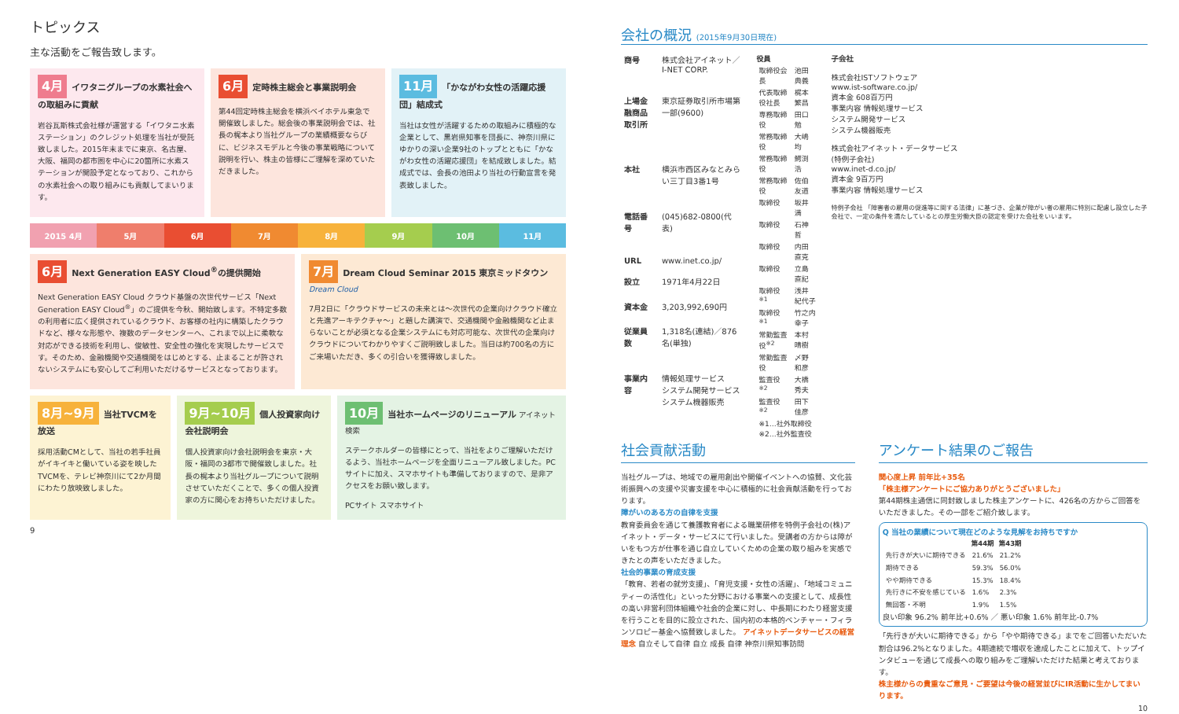トピックス
主な活動をご報告致します。
4月 イワタニグループの水素社会への取組みに貢献
岩谷瓦斯株式会社様が運営する「イワタニ水素ステーション」のクレジット処理を当社が受託致しました。2015年末までに東京、名古屋、大阪、福岡の都市圏を中心に20箇所に水素ステーションが開設予定となっており、これからの水素社会への取り組みにも貢献してまいります。
6月 定時株主総会と事業説明会
第44回定時株主総会を横浜ベイホテル東急で開催致しました。総会後の事業説明会では、社長の梶本より当社グループの業績概要ならびに、ビジネスモデルと今後の事業戦略について説明を行い、株主の皆様にご理解を深めていただきました。
11月 「かながわ女性の活躍応援団」結成式
当社は女性が活躍するための取組みに積極的な企業として、黒岩県知事を団長に、神奈川県にゆかりの深い企業9社のトップとともに「かながわ女性の活躍応援団」を結成致しました。結成式では、会長の池田より当社の行動宣言を発表致しました。
2015 4月 5月 6月 7月 8月 9月 10月 11月
6月 Next Generation EASY Cloud<sup>®</sup>の提供開始
Next Generation EASY Cloud クラウド基盤の次世代サービス「Next Generation EASY Cloud<sup>®</sup>」のご提供を今秋、開始致します。不特定多数の利用者に広く提供されているクラウド、お客様の社内に構築したクラウドなど、様々な形態や、複数のデータセンターへ、これまで以上に柔軟な対応ができる技術を利用し、俊敏性、安全性の強化を実現したサービスです。そのため、金融機関や交通機関をはじめとする、止まることが許されないシステムにも安心してご利用いただけるサービスとなっております。
7月 Dream Cloud Seminar 2015 東京ミッドタウン Dream Cloud
7月2日に「クラウドサービスの未来とは〜次世代の企業向けクラウド確立と先進アーキテクチャ〜」と題した講演で、交通機関や金融機関など止まらないことが必須となる企業システムにも対応可能な、次世代の企業向けクラウドについてわかりやすくご説明致しました。当日は約700名の方にご来場いただき、多くの引合いを獲得致しました。
8月~9月 当社TVCMを放送
採用活動CMとして、当社の若手社員がイキイキと働いている姿を映したTVCMを、テレビ神奈川にて2か月間にわたり放映致しました。
9月~10月 個人投資家向け会社説明会
個人投資家向け会社説明会を東京・大阪・福岡の3都市で開催致しました。社長の梶本より当社グループについて説明させていただくことで、多くの個人投資家の方に関心をお持ちいただけました。
10月 当社ホームページのリニューアル アイネット 検索
ステークホルダーの皆様にとって、当社をよりご理解いただけるよう、当社ホームページを全面リニューアル致しました。PCサイトに加え、スマホサイトも準備しておりますので、是非アクセスをお願い致します。
PCサイト スマホサイト
9
会社の概況 (2015年9月30日現在)
| 商号 | 株式会社アイネット／I-NET CORP. |
| 上場金融商品取引所 | 東京証券取引所市場第一部(9600) |
| 本社 | 横浜市西区みなとみらい三丁目3番1号 |
| 電話番号 | (045)682-0800(代表) |
| URL | www.inet.co.jp/ |
| 設立 | 1971年4月22日 |
| 資本金 | 3,203,992,690円 |
| 従業員数 | 1,318名(連結)／876名(単独) |
| 事業内容 | 情報処理サービス システム開発サービス システム機器販売 |
| 役員 | |
| --- | --- |
| 取締役会長 | 池田 典義 |
| 代表取締役社長 | 梶本 繁昌 |
| 専務取締役 | 田口 勉 |
| 常務取締役 | 大嶋 均 |
| 常務取締役 | 鰐渕 浩 |
| 常務取締役 | 佐伯 友道 |
| 取締役 | 坂井 満 |
| 取締役 | 石神 哲 |
| 取締役 | 内田 直克 |
| 取締役 | 立島 直記 |
| 取締役<sup>※1</sup> | 浅井 紀代子 |
| 取締役<sup>※1</sup> | 竹之内 幸子 |
| 常勤監査役<sup>※2</sup> | 本村 晴樹 |
| 常勤監査役 | 〆野 和彦 |
| 監査役<sup>※2</sup> | 大橋 秀夫 |
| 監査役<sup>※2</sup> | 田下 佳彦 |
| ※1…社外取締役 ※2…社外監査役 | |
子会社
株式会社ISTソフトウェア
www.ist-software.co.jp/
資本金 608百万円
事業内容 情報処理サービス
システム開発サービス
システム機器販売
株式会社アイネット・データサービス
(特例子会社)
www.inet-d.co.jp/
資本金 9百万円
事業内容 情報処理サービス
特例子会社 「障害者の雇用の促進等に関する法律」に基づき、企業が障がい者の雇用に特別に配慮し設立した子会社で、一定の条件を満たしているとの厚生労働大臣の認定を受けた会社をいいます。
社会貢献活動
当社グループは、地域での雇用創出や開催イベントへの協賛、文化芸術振興への支援や災害支援を中心に積極的に社会貢献活動を行っております。
障がいのある方の自律を支援
教育委員会を通じて養護教育者による職業研修を特例子会社の(株)アイネット・データ・サービスにて行いました。受講者の方からは障がいをもつ方が仕事を通じ自立していくための企業の取り組みを実感できたとの声をいただきました。
社会的事業の育成支援
「教育、若者の就労支援」、「育児支援・女性の活躍」、「地域コミュニティーの活性化」といった分野における事業への支援として、成長性の高い非営利団体組織や社会的企業に対し、中長期にわたり経営支援を行うことを目的に設立された、国内初の本格的ベンチャー・フィランソロピー基金へ協賛致しました。 アイネットデータサービスの経営理念 自立そして自律 自立 成長 自律 神奈川県知事訪問
アンケート結果のご報告
関心度上昇 前年比+35名
「株主様アンケートにご協力ありがとうございました」
第44期株主通信に同封致しました株主アンケートに、426名の方からご回答をいただきました。その一部をご紹介致します。
Q 当社の業績について現在どのような見解をお持ちですか
| | 第44期 | 第43期 |
| --- | --- | --- |
| 先行きが大いに期待できる | 21.6% | 21.2% |
| 期待できる | 59.3% | 56.0% |
| やや期待できる | 15.3% | 18.4% |
| 先行きに不安を感じている | 1.6% | 2.3% |
| 無回答・不明 | 1.9% | 1.5% |
良い印象 96.2% 前年比+0.6% ／ 悪い印象 1.6% 前年比-0.7%
「先行きが大いに期待できる」から「やや期待できる」までをご回答いただいた割合は96.2%となりました。4期連続で増収を達成したことに加えて、トップインタビューを通じて成長への取り組みをご理解いただけた結果と考えております。
株主様からの貴重なご意見・ご要望は今後の経営並びにIR活動に生かしてまいります。
10